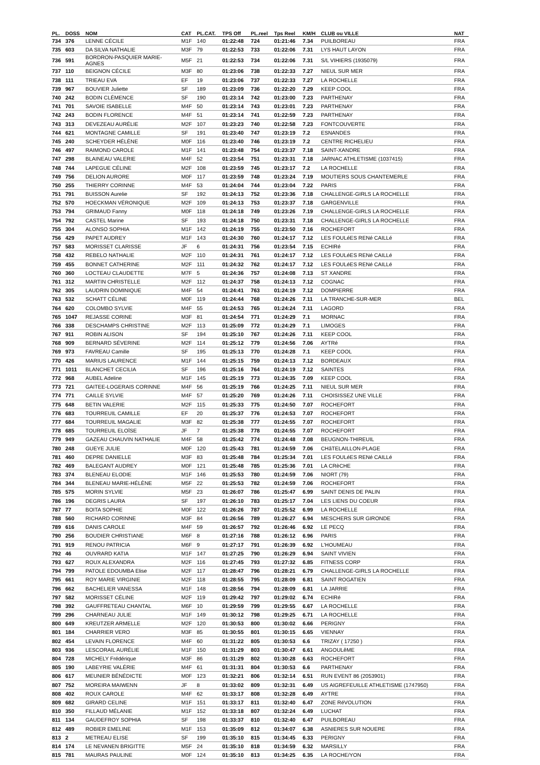| PL. | DOSS | NOM | CAT | PL.CAT. | TPS Off | PL.reel | Tps Reel | KM/H | CLUB ou VILLE | NAT |
| --- | --- | --- | --- | --- | --- | --- | --- | --- | --- | --- |
| 734 | 376 | LENNE CÉCILE | M1F | 140 | 01:22:48 | 724 | 01:21:46 | 7.34 | PUILBOREAU | FRA |
| 735 | 603 | DA SILVA NATHALIE | M3F | 79 | 01:22:53 | 733 | 01:22:06 | 7.31 | LYS HAUT LAYON | FRA |
| 736 | 591 | BORDRON-PASQUIER MARIE- AGNES | M5F | 21 | 01:22:53 | 734 | 01:22:06 | 7.31 | S/L VIHIERS (1935079) | FRA |
| 737 | 110 | BEIGNON CÉCILE | M3F | 80 | 01:23:06 | 738 | 01:22:33 | 7.27 | NIEUL SUR MER | FRA |
| 738 | 111 | TRIEAU EVA | EF | 19 | 01:23:06 | 737 | 01:22:33 | 7.27 | LA ROCHELLE | FRA |
| 739 | 967 | BOUVIER Juliette | SF | 189 | 01:23:09 | 736 | 01:22:20 | 7.29 | KEEP COOL | FRA |
| 740 | 242 | BODIN CLÉMENCE | SF | 190 | 01:23:14 | 742 | 01:23:00 | 7.23 | PARTHENAY | FRA |
| 741 | 701 | SAVOIE ISABELLE | M4F | 50 | 01:23:14 | 743 | 01:23:01 | 7.23 | PARTHENAY | FRA |
| 742 | 243 | BODIN FLORENCE | M4F | 51 | 01:23:14 | 741 | 01:22:59 | 7.23 | PARTHENAY | FRA |
| 743 | 313 | DEVEZEAU AURÉLIE | M2F | 107 | 01:23:23 | 740 | 01:22:58 | 7.23 | FONTCOUVERTE | FRA |
| 744 | 621 | MONTAGNE CAMILLE | SF | 191 | 01:23:40 | 747 | 01:23:19 | 7.2 | ESNANDES | FRA |
| 745 | 240 | SCHEYDER HÉLÈNE | M0F | 116 | 01:23:40 | 746 | 01:23:19 | 7.2 | CENTRE RICHELIEU | FRA |
| 746 | 497 | RAIMOND CAROLE | M1F | 141 | 01:23:48 | 754 | 01:23:37 | 7.18 | SAINT-XANDRE | FRA |
| 747 | 298 | BLAINEAU VALERIE | M4F | 52 | 01:23:54 | 751 | 01:23:31 | 7.18 | JARNAC ATHLETISME (1037415) | FRA |
| 748 | 744 | LAPEGUE CÉLINE | M2F | 108 | 01:23:59 | 745 | 01:23:17 | 7.2 | LA ROCHELLE | FRA |
| 749 | 756 | DELION AURORE | M0F | 117 | 01:23:59 | 748 | 01:23:24 | 7.19 | MOUTIERS SOUS CHANTEMERLE | FRA |
| 750 | 255 | THIERRY CORINNE | M4F | 53 | 01:24:04 | 744 | 01:23:04 | 7.22 | PARIS | FRA |
| 751 | 791 | BUISSON Aurelie | SF | 192 | 01:24:13 | 752 | 01:23:36 | 7.18 | CHALLENGE-GIRLS LA ROCHELLE | FRA |
| 752 | 570 | HOECKMAN VÉRONIQUE | M2F | 109 | 01:24:13 | 753 | 01:23:37 | 7.18 | GARGENVILLE | FRA |
| 753 | 794 | GRIMAUD Fanny | M0F | 118 | 01:24:18 | 749 | 01:23:26 | 7.19 | CHALLENGE-GIRLS LA ROCHELLE | FRA |
| 754 | 792 | CASTEL Marine | SF | 193 | 01:24:18 | 750 | 01:23:31 | 7.18 | CHALLENGE-GIRLS LA ROCHELLE | FRA |
| 755 | 304 | ALONSO SOPHIA | M1F | 142 | 01:24:19 | 755 | 01:23:50 | 7.16 | ROCHEFORT | FRA |
| 756 | 429 | PAPET AUDREY | M1F | 143 | 01:24:30 | 760 | 01:24:17 | 7.12 | LES FOULéES RENé CAILLé | FRA |
| 757 | 583 | MORISSET CLARISSE | JF | 6 | 01:24:31 | 756 | 01:23:54 | 7.15 | ECHIRé | FRA |
| 758 | 432 | REBELO NATHALIE | M2F | 110 | 01:24:31 | 761 | 01:24:17 | 7.12 | LES FOULéES RENé CAILLé | FRA |
| 759 | 455 | BONNET CATHERINE | M2F | 111 | 01:24:32 | 762 | 01:24:17 | 7.12 | LES FOULéES RENé CAILLé | FRA |
| 760 | 360 | LOCTEAU CLAUDETTE | M7F | 5 | 01:24:36 | 757 | 01:24:08 | 7.13 | ST XANDRE | FRA |
| 761 | 312 | MARTIN CHRISTELLE | M2F | 112 | 01:24:37 | 758 | 01:24:13 | 7.12 | COGNAC | FRA |
| 762 | 305 | LAUDRIN DOMINIQUE | M4F | 54 | 01:24:41 | 763 | 01:24:19 | 7.12 | DOMPIERRE | FRA |
| 763 | 532 | SCHATT CÉLINE | M0F | 119 | 01:24:44 | 768 | 01:24:26 | 7.11 | LA TRANCHE-SUR-MER | BEL |
| 764 | 620 | COLOMBO SYLVIE | M4F | 55 | 01:24:53 | 765 | 01:24:24 | 7.11 | LAGORD | FRA |
| 765 | 1047 | REJASSE CORINE | M3F | 81 | 01:24:54 | 771 | 01:24:29 | 7.1 | MORNAC | FRA |
| 766 | 338 | DESCHAMPS CHRISTINE | M2F | 113 | 01:25:09 | 772 | 01:24:29 | 7.1 | LIMOGES | FRA |
| 767 | 911 | ROBIN ALISON | SF | 194 | 01:25:10 | 767 | 01:24:26 | 7.11 | KEEP COOL | FRA |
| 768 | 909 | BERNARD SÉVERINE | M2F | 114 | 01:25:12 | 779 | 01:24:56 | 7.06 | AYTRé | FRA |
| 769 | 973 | FAVREAU Camille | SF | 195 | 01:25:13 | 770 | 01:24:28 | 7.1 | KEEP COOL | FRA |
| 770 | 426 | MARIUS LAURENCE | M1F | 144 | 01:25:15 | 759 | 01:24:13 | 7.12 | BORDEAUX | FRA |
| 771 | 1011 | BLANCHET CECILIA | SF | 196 | 01:25:16 | 764 | 01:24:19 | 7.12 | SAINTES | FRA |
| 772 | 968 | AUBEL Adeline | M1F | 145 | 01:25:19 | 773 | 01:24:35 | 7.09 | KEEP COOL | FRA |
| 773 | 721 | GAITEE-LOGERAIS CORINNE | M4F | 56 | 01:25:19 | 766 | 01:24:25 | 7.11 | NIEUL SUR MER | FRA |
| 774 | 771 | CAILLE SYLVIE | M4F | 57 | 01:25:20 | 769 | 01:24:26 | 7.11 | CHOISISSEZ UNE VILLE | FRA |
| 775 | 648 | BETIN VALERIE | M2F | 115 | 01:25:33 | 775 | 01:24:50 | 7.07 | ROCHEFORT | FRA |
| 776 | 683 | TOURREUIL CAMILLE | EF | 20 | 01:25:37 | 776 | 01:24:53 | 7.07 | ROCHEFORT | FRA |
| 777 | 684 | TOURREUIL MAGALIE | M3F | 82 | 01:25:38 | 777 | 01:24:55 | 7.07 | ROCHEFORT | FRA |
| 778 | 685 | TOURREUIL ELOÏSE | JF | 7 | 01:25:38 | 778 | 01:24:55 | 7.07 | ROCHEFORT | FRA |
| 779 | 949 | GAZEAU CHAUVIN NATHALIE | M4F | 58 | 01:25:42 | 774 | 01:24:48 | 7.08 | BEUGNON-THIREUIL | FRA |
| 780 | 248 | GUEYE JULIE | M0F | 120 | 01:25:43 | 781 | 01:24:59 | 7.06 | CHâTELAILLON-PLAGE | FRA |
| 781 | 460 | DEPRE DANIELLE | M3F | 83 | 01:25:48 | 784 | 01:25:34 | 7.01 | LES FOULéES RENé CAILLé | FRA |
| 782 | 469 | BALEGANT AUDREY | M0F | 121 | 01:25:48 | 785 | 01:25:36 | 7.01 | LA CRèCHE | FRA |
| 783 | 374 | BLENEAU ELODIE | M1F | 146 | 01:25:53 | 780 | 01:24:59 | 7.06 | NIORT (79) | FRA |
| 784 | 344 | BLENEAU MARIE-HÉLÈNE | M5F | 22 | 01:25:53 | 782 | 01:24:59 | 7.06 | ROCHEFORT | FRA |
| 785 | 575 | MORIN SYLVIE | M5F | 23 | 01:26:07 | 786 | 01:25:47 | 6.99 | SAINT DENIS DE PALIN | FRA |
| 786 | 196 | DEGRIS LAURA | SF | 197 | 01:26:10 | 783 | 01:25:17 | 7.04 | LES LIENS DU COEUR | FRA |
| 787 | 77 | BOITA SOPHIE | M0F | 122 | 01:26:26 | 787 | 01:25:52 | 6.99 | LA ROCHELLE | FRA |
| 788 | 560 | RICHARD CORINNE | M3F | 84 | 01:26:56 | 789 | 01:26:27 | 6.94 | MESCHERS SUR GIRONDE | FRA |
| 789 | 616 | DANIS CAROLE | M4F | 59 | 01:26:57 | 792 | 01:26:46 | 6.92 | LE PECQ | FRA |
| 790 | 256 | BOUDIER CHRISTIANE | M6F | 8 | 01:27:16 | 788 | 01:26:12 | 6.96 | PARIS | FRA |
| 791 | 919 | RENOU PATRICIA | M6F | 9 | 01:27:17 | 791 | 01:26:39 | 6.92 | L'HOUMEAU | FRA |
| 792 | 46 | OUVRARD KATIA | M1F | 147 | 01:27:25 | 790 | 01:26:29 | 6.94 | SAINT VIVIEN | FRA |
| 793 | 627 | ROUX ALEXANDRA | M2F | 116 | 01:27:45 | 793 | 01:27:32 | 6.85 | FITNESS CORP | FRA |
| 794 | 799 | PATOLE EDOUMBA Elise | M2F | 117 | 01:28:47 | 796 | 01:28:21 | 6.79 | CHALLENGE-GIRLS LA ROCHELLE | FRA |
| 795 | 661 | ROY MARIE VIRGINIE | M2F | 118 | 01:28:55 | 795 | 01:28:09 | 6.81 | SAINT ROGATIEN | FRA |
| 796 | 662 | BACHELIER VANESSA | M1F | 148 | 01:28:56 | 794 | 01:28:09 | 6.81 | LA JARRIE | FRA |
| 797 | 582 | MORISSET CÉLINE | M2F | 119 | 01:29:42 | 797 | 01:29:02 | 6.74 | ECHIRé | FRA |
| 798 | 392 | GAUFFRETEAU CHANTAL | M6F | 10 | 01:29:59 | 799 | 01:29:55 | 6.67 | LA ROCHELLE | FRA |
| 799 | 296 | CHARNEAU JULIE | M1F | 149 | 01:30:12 | 798 | 01:29:25 | 6.71 | LA ROCHELLE | FRA |
| 800 | 649 | KREUTZER ARMELLE | M2F | 120 | 01:30:53 | 800 | 01:30:02 | 6.66 | PERIGNY | FRA |
| 801 | 184 | CHARRIER VERO | M3F | 85 | 01:30:55 | 801 | 01:30:15 | 6.65 | VIENNAY | FRA |
| 802 | 454 | LEVAIN FLORENCE | M4F | 60 | 01:31:22 | 805 | 01:30:53 | 6.6 | TRIZAY ( 17250 ) | FRA |
| 803 | 936 | LESCORAIL AURÉLIE | M1F | 150 | 01:31:29 | 803 | 01:30:47 | 6.61 | ANGOULêME | FRA |
| 804 | 728 | MICHELY Frédérique | M3F | 86 | 01:31:29 | 802 | 01:30:28 | 6.63 | ROCHEFORT | FRA |
| 805 | 190 | LABEYRIE VALÉRIE | M4F | 61 | 01:31:31 | 804 | 01:30:53 | 6.6 | PARTHENAY | FRA |
| 806 | 617 | MEUNIER BÉNÉDICTE | M0F | 123 | 01:32:21 | 806 | 01:32:14 | 6.51 | RUN EVENT 86 (2053901) | FRA |
| 807 | 752 | MOREIRA MAIWENN | JF | 8 | 01:33:02 | 809 | 01:32:31 | 6.49 | US AIGREFEUILLE ATHLETISME (1747950) | FRA |
| 808 | 402 | ROUX CAROLE | M4F | 62 | 01:33:17 | 808 | 01:32:28 | 6.49 | AYTRE | FRA |
| 809 | 682 | GIRARD CELINE | M1F | 151 | 01:33:17 | 811 | 01:32:40 | 6.47 | ZONE RéVOLUTION | FRA |
| 810 | 350 | FILLAUD MÉLANIE | M1F | 152 | 01:33:18 | 807 | 01:32:24 | 6.49 | LUCHAT | FRA |
| 811 | 134 | GAUDEFROY SOPHIA | SF | 198 | 01:33:37 | 810 | 01:32:40 | 6.47 | PUILBOREAU | FRA |
| 812 | 489 | ROBIER EMELINE | M1F | 153 | 01:35:09 | 812 | 01:34:07 | 6.38 | ASNIERES SUR NOUERE | FRA |
| 813 | 2 | METREAU ELISE | SF | 199 | 01:35:10 | 815 | 01:34:45 | 6.33 | PERIGNY | FRA |
| 814 | 174 | LE NEVANEN BRIGITTE | M5F | 24 | 01:35:10 | 818 | 01:34:59 | 6.32 | MARSILLY | FRA |
| 815 | 781 | MAURAS PAULINE | M0F | 124 | 01:35:10 | 813 | 01:34:25 | 6.35 | LA ROCHE/YON | FRA |